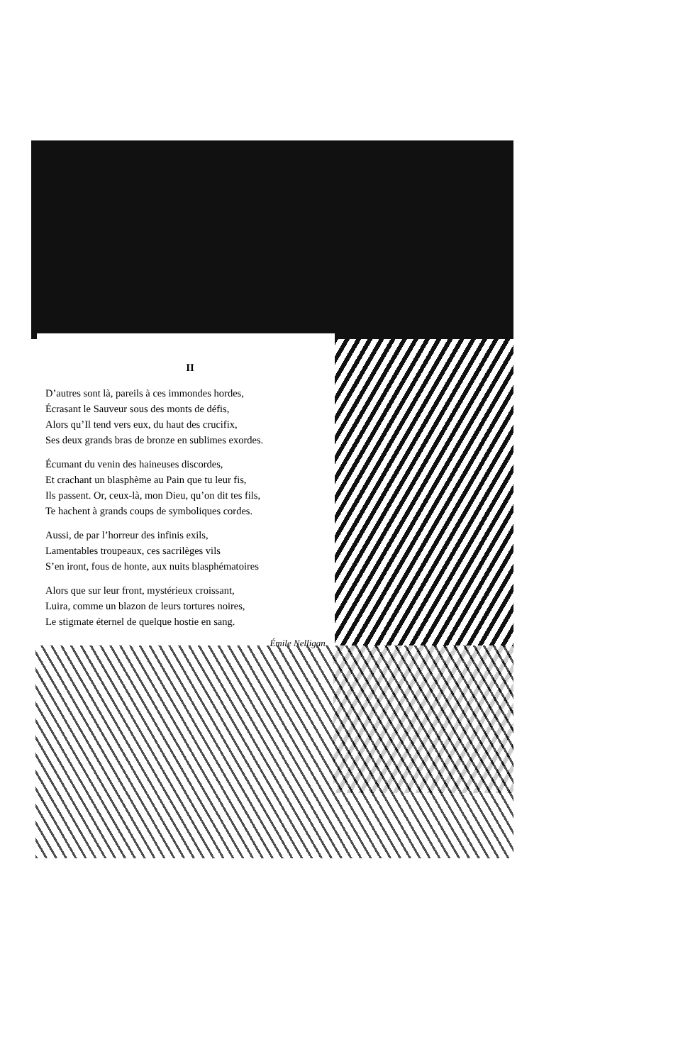II
D’autres sont là, pareils à ces immondes hordes,
Écrasant le Sauveur sous des monts de défis,
Alors qu’Il tend vers eux, du haut des crucifix,
Ses deux grands bras de bronze en sublimes exordes.
Écumant du venin des haineuses discordes,
Et crachant un blasphème au Pain que tu leur fis,
Ils passent. Or, ceux-là, mon Dieu, qu’on dit tes fils,
Te hachent à grands coups de symboliques cordes.
Aussi, de par l’horreur des infinis exils,
Lamentables troupeaux, ces sacrilèges vils
S’en iront, fous de honte, aux nuits blasphématoires
Alors que sur leur front, mystérieux croissant,
Luira, comme un blazon de leurs tortures noires,
Le stigmate éternel de quelque hostie en sang.
Émile Nelligan.